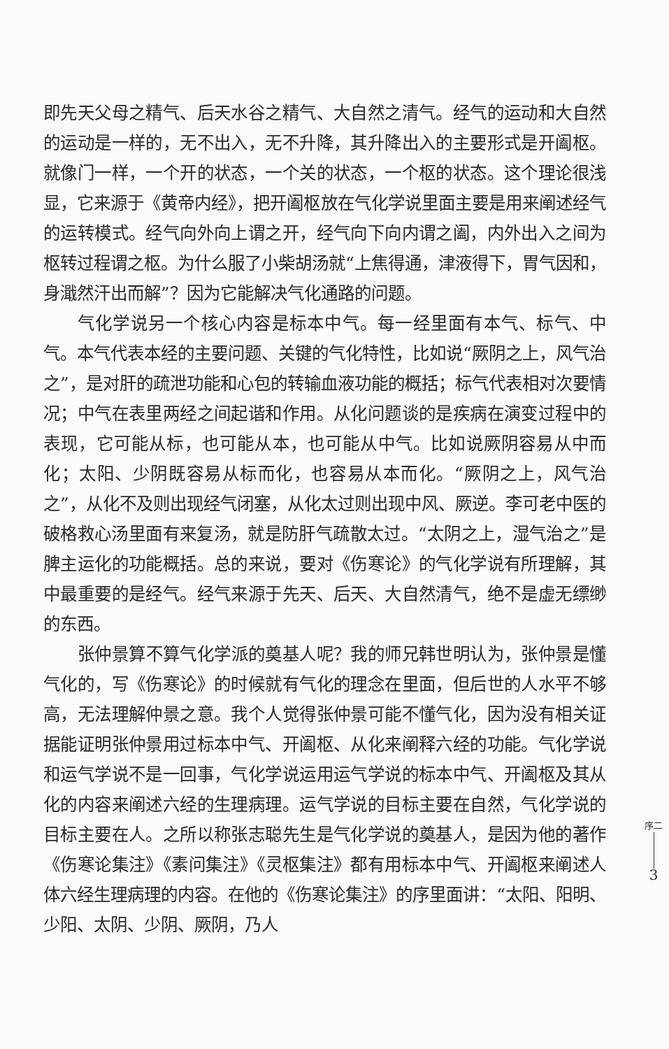即先天父母之精气、后天水谷之精气、大自然之清气。经气的运动和大自然的运动是一样的，无不出入，无不升降，其升降出入的主要形式是开阖枢。就像门一样，一个开的状态，一个关的状态，一个枢的状态。这个理论很浅显，它来源于《黄帝内经》，把开阖枢放在气化学说里面主要是用来阐述经气的运转模式。经气向外向上谓之开，经气向下向内谓之阖，内外出入之间为枢转过程谓之枢。为什么服了小柴胡汤就“上焦得通，津液得下，胃气因和，身濈然汗出而解”？因为它能解决气化通路的问题。
气化学说另一个核心内容是标本中气。每一经里面有本气、标气、中气。本气代表本经的主要问题、关键的气化特性，比如说“厥阴之上，风气治之”，是对肝的疏泄功能和心包的转输血液功能的概括；标气代表相对次要情况；中气在表里两经之间起谐和作用。从化问题谈的是疾病在演变过程中的表现，它可能从标，也可能从本，也可能从中气。比如说厥阴容易从中而化；太阳、少阴既容易从标而化，也容易从本而化。“厥阴之上，风气治之”，从化不及则出现经气闭塞，从化太过则出现中风、厥逆。李可老中医的破格救心汤里面有来复汤，就是防肝气疏散太过。“太阴之上，湿气治之”是脾主运化的功能概括。总的来说，要对《伤寒论》的气化学说有所理解，其中最重要的是经气。经气来源于先天、后天、大自然清气，绝不是虚无缥缈的东西。
张仲景算不算气化学派的奠基人呢？我的师兄韩世明认为，张仲景是懂气化的，写《伤寒论》的时候就有气化的理念在里面，但后世的人水平不够高，无法理解仲景之意。我个人觉得张仲景可能不懂气化，因为没有相关证据能证明张仲景用过标本中气、开阖枢、从化来阐释六经的功能。气化学说和运气学说不是一回事，气化学说运用运气学说的标本中气、开阖枢及其从化的内容来阐述六经的生理病理。运气学说的目标主要在自然，气化学说的目标主要在人。之所以称张志聪先生是气化学说的奠基人，是因为他的著作《伤寒论集注》《素问集注》《灵枢集注》都有用标本中气、开阖枢来阐述人体六经生理病理的内容。在他的《伤寒论集注》的序里面讲：“太阳、阳明、少阳、太阴、少阴、厥阴，乃人
序二
3